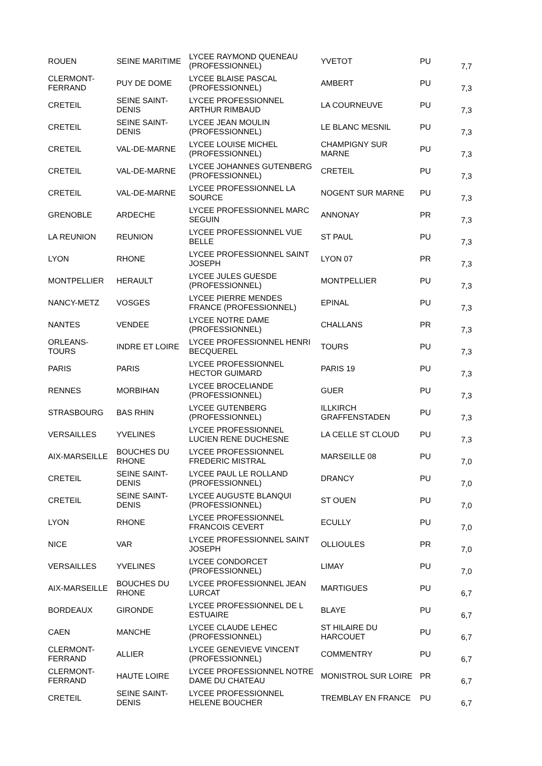| ROUEN | SEINE MARITIME | LYCEE RAYMOND QUENEAU (PROFESSIONNEL) | YVETOT | PU | 7,7 |
| CLERMONT-FERRAND | PUY DE DOME | LYCEE BLAISE PASCAL (PROFESSIONNEL) | AMBERT | PU | 7,3 |
| CRETEIL | SEINE SAINT-DENIS | LYCEE PROFESSIONNEL ARTHUR RIMBAUD | LA COURNEUVE | PU | 7,3 |
| CRETEIL | SEINE SAINT-DENIS | LYCEE JEAN MOULIN (PROFESSIONNEL) | LE BLANC MESNIL | PU | 7,3 |
| CRETEIL | VAL-DE-MARNE | LYCEE LOUISE MICHEL (PROFESSIONNEL) | CHAMPIGNY SUR MARNE | PU | 7,3 |
| CRETEIL | VAL-DE-MARNE | LYCEE JOHANNES GUTENBERG (PROFESSIONNEL) | CRETEIL | PU | 7,3 |
| CRETEIL | VAL-DE-MARNE | LYCEE PROFESSIONNEL LA SOURCE | NOGENT SUR MARNE | PU | 7,3 |
| GRENOBLE | ARDECHE | LYCEE PROFESSIONNEL MARC SEGUIN | ANNONAY | PR | 7,3 |
| LA REUNION | REUNION | LYCEE PROFESSIONNEL VUE BELLE | ST PAUL | PU | 7,3 |
| LYON | RHONE | LYCEE PROFESSIONNEL SAINT JOSEPH | LYON 07 | PR | 7,3 |
| MONTPELLIER | HERAULT | LYCEE JULES GUESDE (PROFESSIONNEL) | MONTPELLIER | PU | 7,3 |
| NANCY-METZ | VOSGES | LYCEE PIERRE MENDES FRANCE (PROFESSIONNEL) | EPINAL | PU | 7,3 |
| NANTES | VENDEE | LYCEE NOTRE DAME (PROFESSIONNEL) | CHALLANS | PR | 7,3 |
| ORLEANS-TOURS | INDRE ET LOIRE | LYCEE PROFESSIONNEL HENRI BECQUEREL | TOURS | PU | 7,3 |
| PARIS | PARIS | LYCEE PROFESSIONNEL HECTOR GUIMARD | PARIS 19 | PU | 7,3 |
| RENNES | MORBIHAN | LYCEE BROCELIANDE (PROFESSIONNEL) | GUER | PU | 7,3 |
| STRASBOURG | BAS RHIN | LYCEE GUTENBERG (PROFESSIONNEL) | ILLKIRCH GRAFFENSTADEN | PU | 7,3 |
| VERSAILLES | YVELINES | LYCEE PROFESSIONNEL LUCIEN RENE DUCHESNE | LA CELLE ST CLOUD | PU | 7,3 |
| AIX-MARSEILLE | BOUCHES DU RHONE | LYCEE PROFESSIONNEL FREDERIC MISTRAL | MARSEILLE 08 | PU | 7,0 |
| CRETEIL | SEINE SAINT-DENIS | LYCEE PAUL LE ROLLAND (PROFESSIONNEL) | DRANCY | PU | 7,0 |
| CRETEIL | SEINE SAINT-DENIS | LYCEE AUGUSTE BLANQUI (PROFESSIONNEL) | ST OUEN | PU | 7,0 |
| LYON | RHONE | LYCEE PROFESSIONNEL FRANCOIS CEVERT | ECULLY | PU | 7,0 |
| NICE | VAR | LYCEE PROFESSIONNEL SAINT JOSEPH | OLLIOULES | PR | 7,0 |
| VERSAILLES | YVELINES | LYCEE CONDORCET (PROFESSIONNEL) | LIMAY | PU | 7,0 |
| AIX-MARSEILLE | BOUCHES DU RHONE | LYCEE PROFESSIONNEL JEAN LURCAT | MARTIGUES | PU | 6,7 |
| BORDEAUX | GIRONDE | LYCEE PROFESSIONNEL DE L ESTUAIRE | BLAYE | PU | 6,7 |
| CAEN | MANCHE | LYCEE CLAUDE LEHEC (PROFESSIONNEL) | ST HILAIRE DU HARCOUET | PU | 6,7 |
| CLERMONT-FERRAND | ALLIER | LYCEE GENEVIEVE VINCENT (PROFESSIONNEL) | COMMENTRY | PU | 6,7 |
| CLERMONT-FERRAND | HAUTE LOIRE | LYCEE PROFESSIONNEL NOTRE DAME DU CHATEAU | MONISTROL SUR LOIRE | PR | 6,7 |
| CRETEIL | SEINE SAINT-DENIS | LYCEE PROFESSIONNEL HELENE BOUCHER | TREMBLAY EN FRANCE | PU | 6,7 |